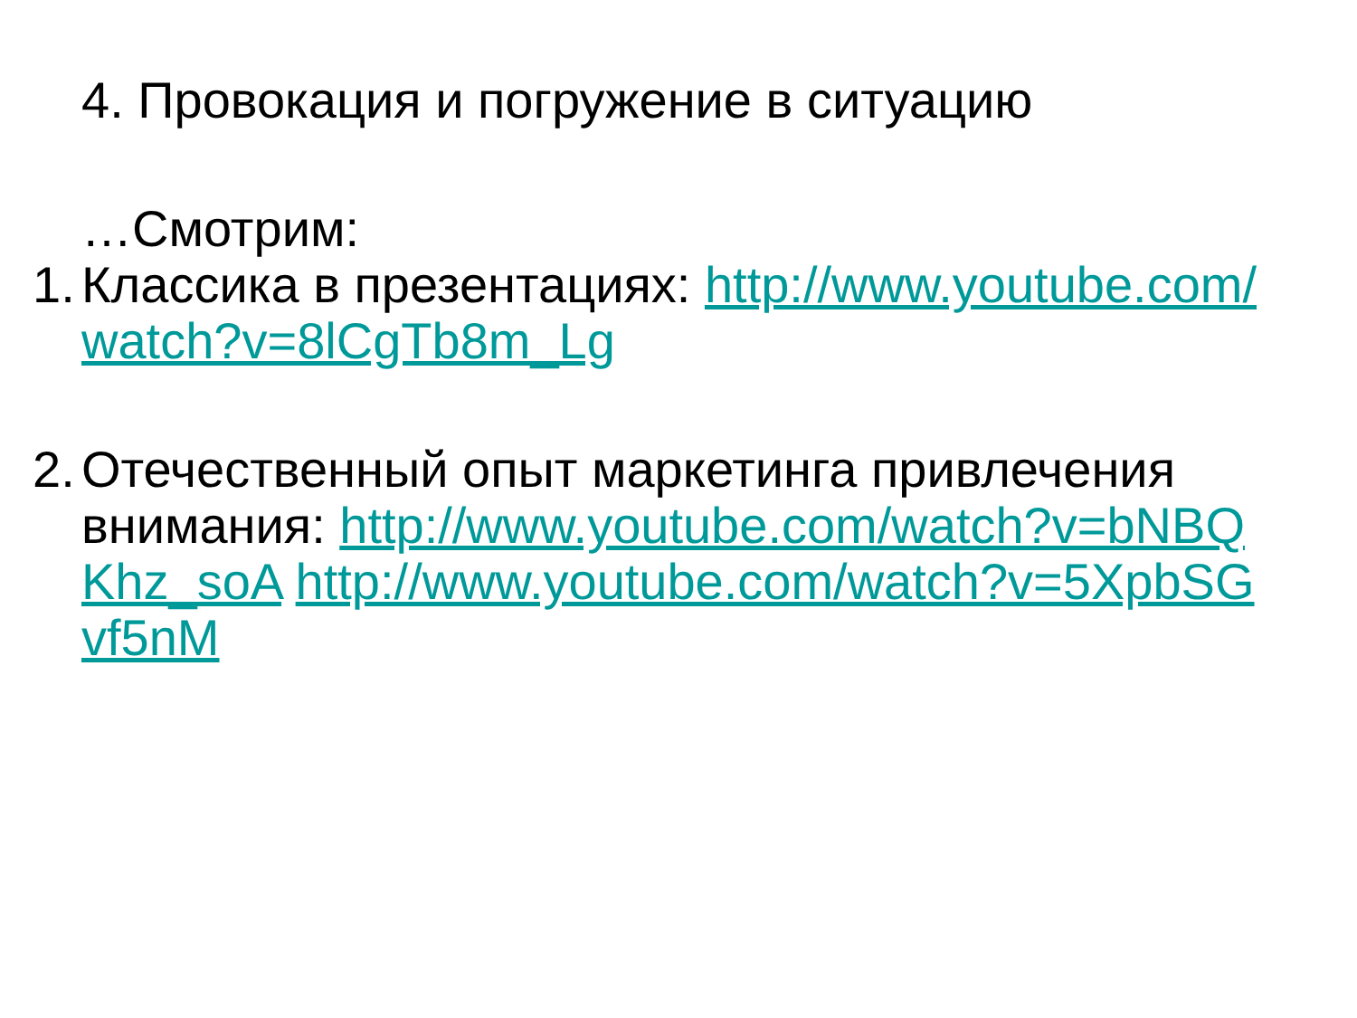4. Провокация и погружение в ситуацию
…Смотрим:
1. Классика в презентациях: http://www.youtube.com/watch?v=8lCgTb8m_Lg
2. Отечественный опыт маркетинга привлечения внимания: http://www.youtube.com/watch?v=bNBQKhz_soA http://www.youtube.com/watch?v=5XpbSGvf5nM